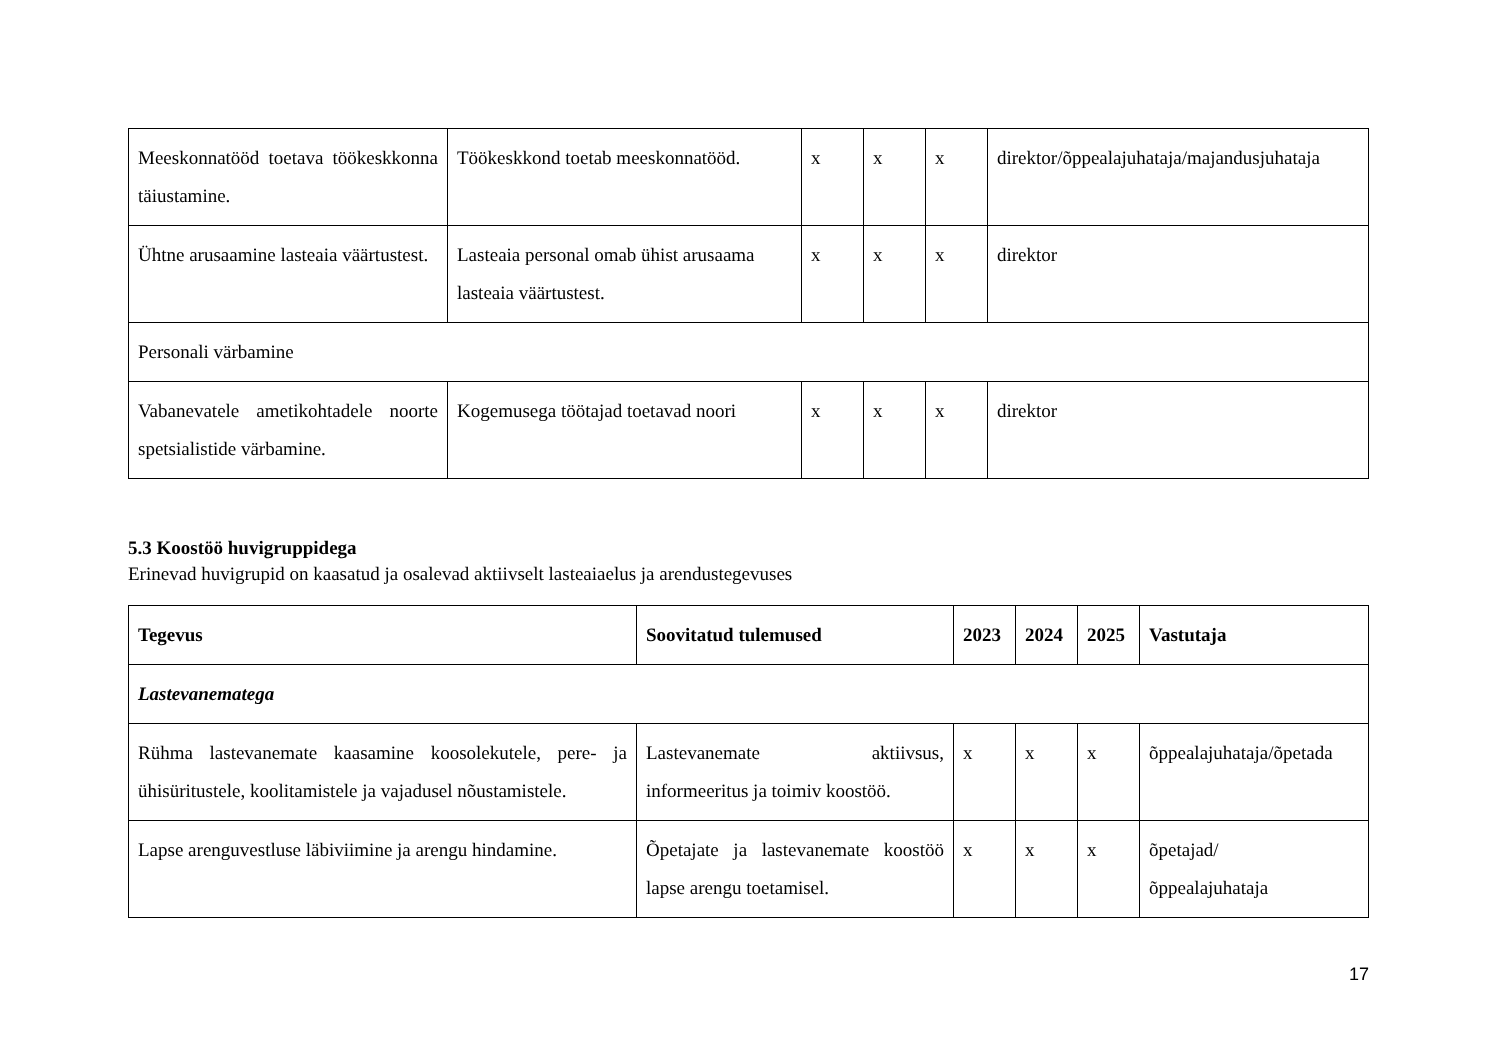| Meeskonnatööd toetava töökeskkonna täiustamine. | Töökeskkond toetab meeskonnatööd. | x | x | x | direktor/õppealajuhataja/majandusjuhataja |
| Ühtne arusaamine lasteaia väärtustest. | Lasteaia personal omab ühist arusaama lasteaia väärtustest. | x | x | x | direktor |
| Personali värbamine | | | | | |
| Vabanevatele ametikohtadele noorte spetsialistide värbamine. | Kogemusega töötajad toetavad noori | x | x | x | direktor |
5.3 Koostöö huvigruppidega
Erinevad huvigrupid on kaasatud ja osalevad aktiivselt lasteaiaelus ja arendustegevuses
| Tegevus | Soovitatud tulemused | 2023 | 2024 | 2025 | Vastutaja |
| --- | --- | --- | --- | --- | --- |
| Lastevanematega | | | | | |
| Rühma lastevanemate kaasamine koosolekutele, pere- ja ühisüritustele, koolitamistele ja vajadusel nõustamistele. | Lastevanemate aktiivsus, informeeritus ja toimiv koostöö. | x | x | x | õppealajuhataja/õpetada |
| Lapse arenguvestluse läbiviimine ja arengu hindamine. | Õpetajate ja lastevanemate koostöö lapse arengu toetamisel. | x | x | x | õpetajad/ õppealajuhataja |
17